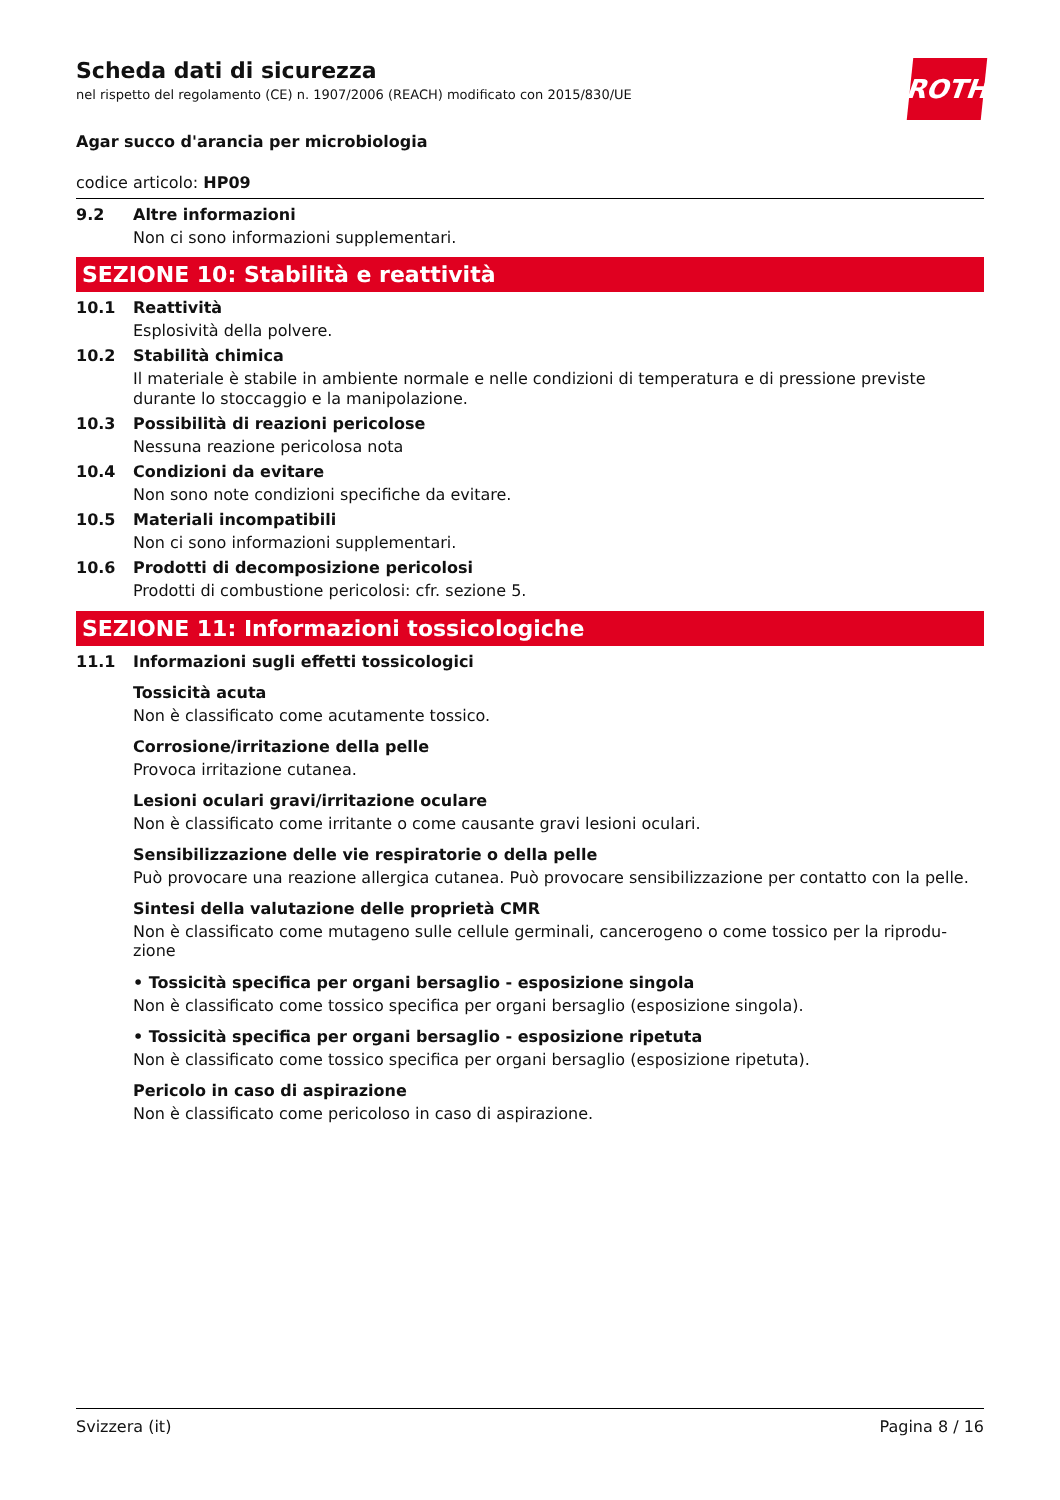ROTH
Scheda dati di sicurezza
nel rispetto del regolamento (CE) n. 1907/2006 (REACH) modificato con 2015/830/UE
Agar succo d'arancia per microbiologia
codice articolo: HP09
9.2 Altre informazioni
Non ci sono informazioni supplementari.
SEZIONE 10: Stabilità e reattività
10.1 Reattività
Esplosività della polvere.
10.2 Stabilità chimica
Il materiale è stabile in ambiente normale e nelle condizioni di temperatura e di pressione previste durante lo stoccaggio e la manipolazione.
10.3 Possibilità di reazioni pericolose
Nessuna reazione pericolosa nota
10.4 Condizioni da evitare
Non sono note condizioni specifiche da evitare.
10.5 Materiali incompatibili
Non ci sono informazioni supplementari.
10.6 Prodotti di decomposizione pericolosi
Prodotti di combustione pericolosi: cfr. sezione 5.
SEZIONE 11: Informazioni tossicologiche
11.1 Informazioni sugli effetti tossicologici
Tossicità acuta
Non è classificato come acutamente tossico.
Corrosione/irritazione della pelle
Provoca irritazione cutanea.
Lesioni oculari gravi/irritazione oculare
Non è classificato come irritante o come causante gravi lesioni oculari.
Sensibilizzazione delle vie respiratorie o della pelle
Può provocare una reazione allergica cutanea. Può provocare sensibilizzazione per contatto con la pelle.
Sintesi della valutazione delle proprietà CMR
Non è classificato come mutageno sulle cellule germinali, cancerogeno o come tossico per la riprodu-zione
• Tossicità specifica per organi bersaglio - esposizione singola
Non è classificato come tossico specifica per organi bersaglio (esposizione singola).
• Tossicità specifica per organi bersaglio - esposizione ripetuta
Non è classificato come tossico specifica per organi bersaglio (esposizione ripetuta).
Pericolo in caso di aspirazione
Non è classificato come pericoloso in caso di aspirazione.
Svizzera (it) Pagina 8 / 16